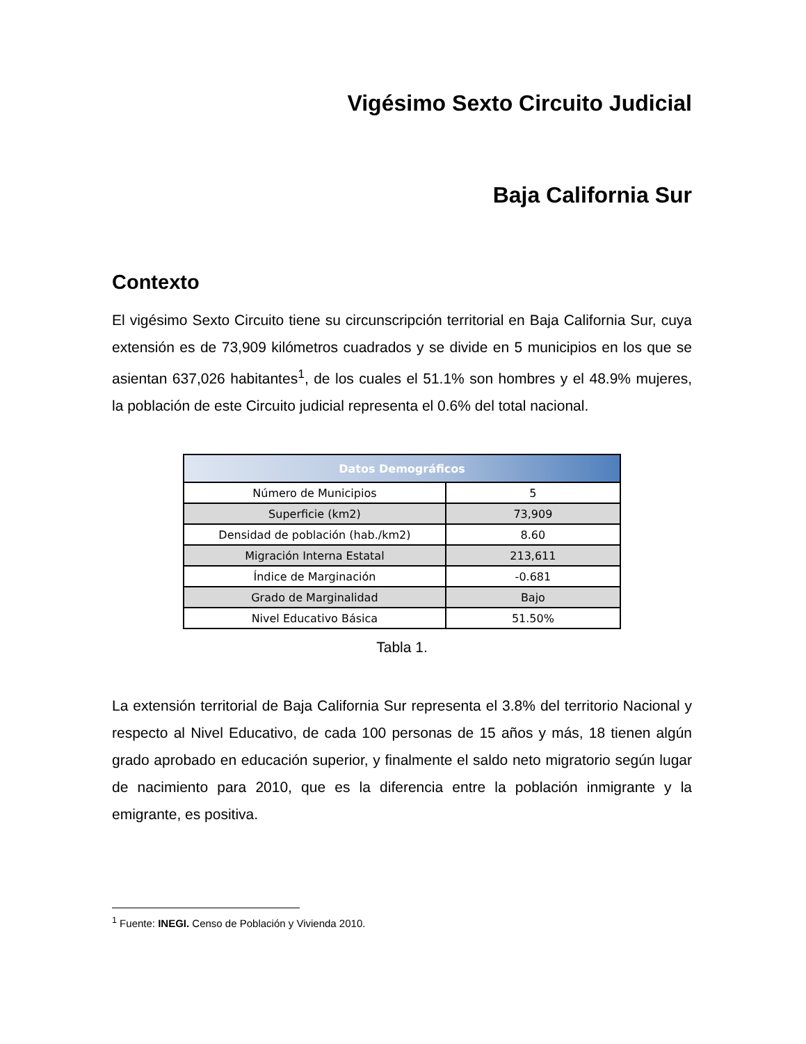Vigésimo Sexto Circuito Judicial
Baja California Sur
Contexto
El vigésimo Sexto Circuito tiene su circunscripción territorial en Baja California Sur, cuya extensión es de 73,909 kilómetros cuadrados y se divide en 5 municipios en los que se asientan 637,026 habitantes<sup>1</sup>, de los cuales el 51.1% son hombres y el 48.9% mujeres, la población de este Circuito judicial representa el 0.6% del total nacional.
| Datos Demográficos | |
| --- | --- |
| Número de Municipios | 5 |
| Superficie (km2) | 73,909 |
| Densidad de población (hab./km2) | 8.60 |
| Migración Interna Estatal | 213,611 |
| Índice de Marginación | -0.681 |
| Grado de Marginalidad | Bajo |
| Nivel Educativo Básica | 51.50% |
Tabla 1.
La extensión territorial de Baja California Sur representa el 3.8% del territorio Nacional y respecto al Nivel Educativo, de cada 100 personas de 15 años y más, 18 tienen algún grado aprobado en educación superior, y finalmente el saldo neto migratorio según lugar de nacimiento para 2010, que es la diferencia entre la población inmigrante y la emigrante, es positiva.
<sup>1</sup> Fuente: INEGI. Censo de Población y Vivienda 2010.